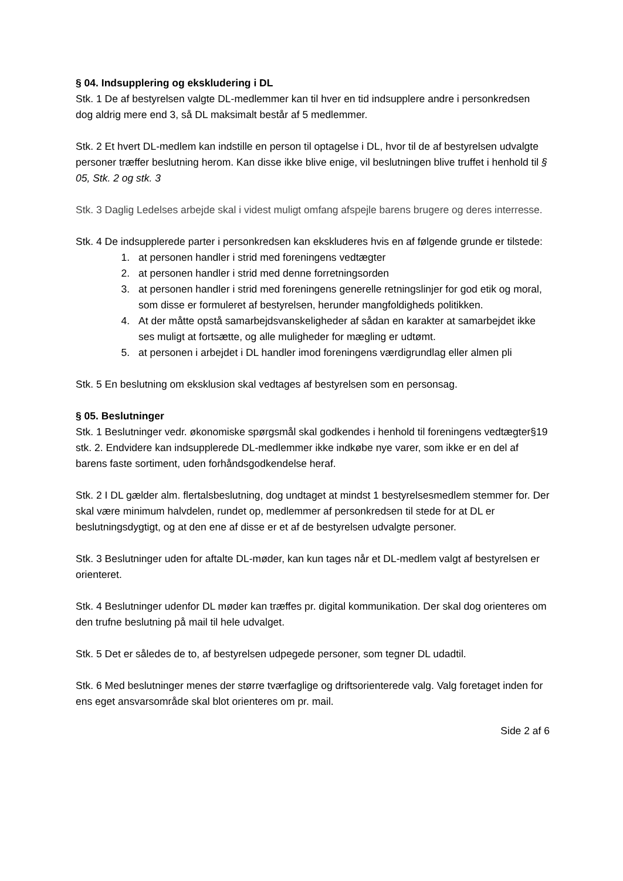§ 04. Indsupplering og ekskludering i DL
Stk. 1 De af bestyrelsen valgte DL-medlemmer kan til hver en tid indsupplere andre i personkredsen dog aldrig mere end 3, så DL maksimalt består af 5 medlemmer.
Stk. 2 Et hvert DL-medlem kan indstille en person til optagelse i DL, hvor til de af bestyrelsen udvalgte personer træffer beslutning herom. Kan disse ikke blive enige, vil beslutningen blive truffet i henhold til § 05, Stk. 2 og stk. 3
Stk. 3 Daglig Ledelses arbejde skal i videst muligt omfang afspejle barens brugere og deres interresse.
Stk. 4 De indsupplerede parter i personkredsen kan ekskluderes hvis en af følgende grunde er tilstede:
1. at personen handler i strid med foreningens vedtægter
2. at personen handler i strid med denne forretningsorden
3. at personen handler i strid med foreningens generelle retningslinjer for god etik og moral, som disse er formuleret af bestyrelsen, herunder mangfoldigheds politikken.
4. At der måtte opstå samarbejdsvanskeligheder af sådan en karakter at samarbejdet ikke ses muligt at fortsætte, og alle muligheder for mægling er udtømt.
5. at personen i arbejdet i DL handler imod foreningens værdigrundlag eller almen pli
Stk. 5 En beslutning om eksklusion skal vedtages af bestyrelsen som en personsag.
§ 05. Beslutninger
Stk. 1 Beslutninger vedr. økonomiske spørgsmål skal godkendes i henhold til foreningens vedtægter§19 stk. 2. Endvidere kan indsupplerede DL-medlemmer ikke indkøbe nye varer, som ikke er en del af barens faste sortiment, uden forhåndsgodkendelse heraf.
Stk. 2 I DL gælder alm. flertalsbeslutning, dog undtaget at mindst 1 bestyrelsesmedlem stemmer for. Der skal være minimum halvdelen, rundet op, medlemmer af personkredsen til stede for at DL er beslutningsdygtigt, og at den ene af disse er et af de bestyrelsen udvalgte personer.
Stk. 3 Beslutninger uden for aftalte DL-møder, kan kun tages når et DL-medlem valgt af bestyrelsen er orienteret.
Stk. 4 Beslutninger udenfor DL møder kan træffes pr. digital kommunikation. Der skal dog orienteres om den trufne beslutning på mail til hele udvalget.
Stk. 5 Det er således de to, af bestyrelsen udpegede personer, som tegner DL udadtil.
Stk. 6 Med beslutninger menes der større tværfaglige og driftsorienterede valg. Valg foretaget inden for ens eget ansvarsområde skal blot orienteres om pr. mail.
Side 2 af 6